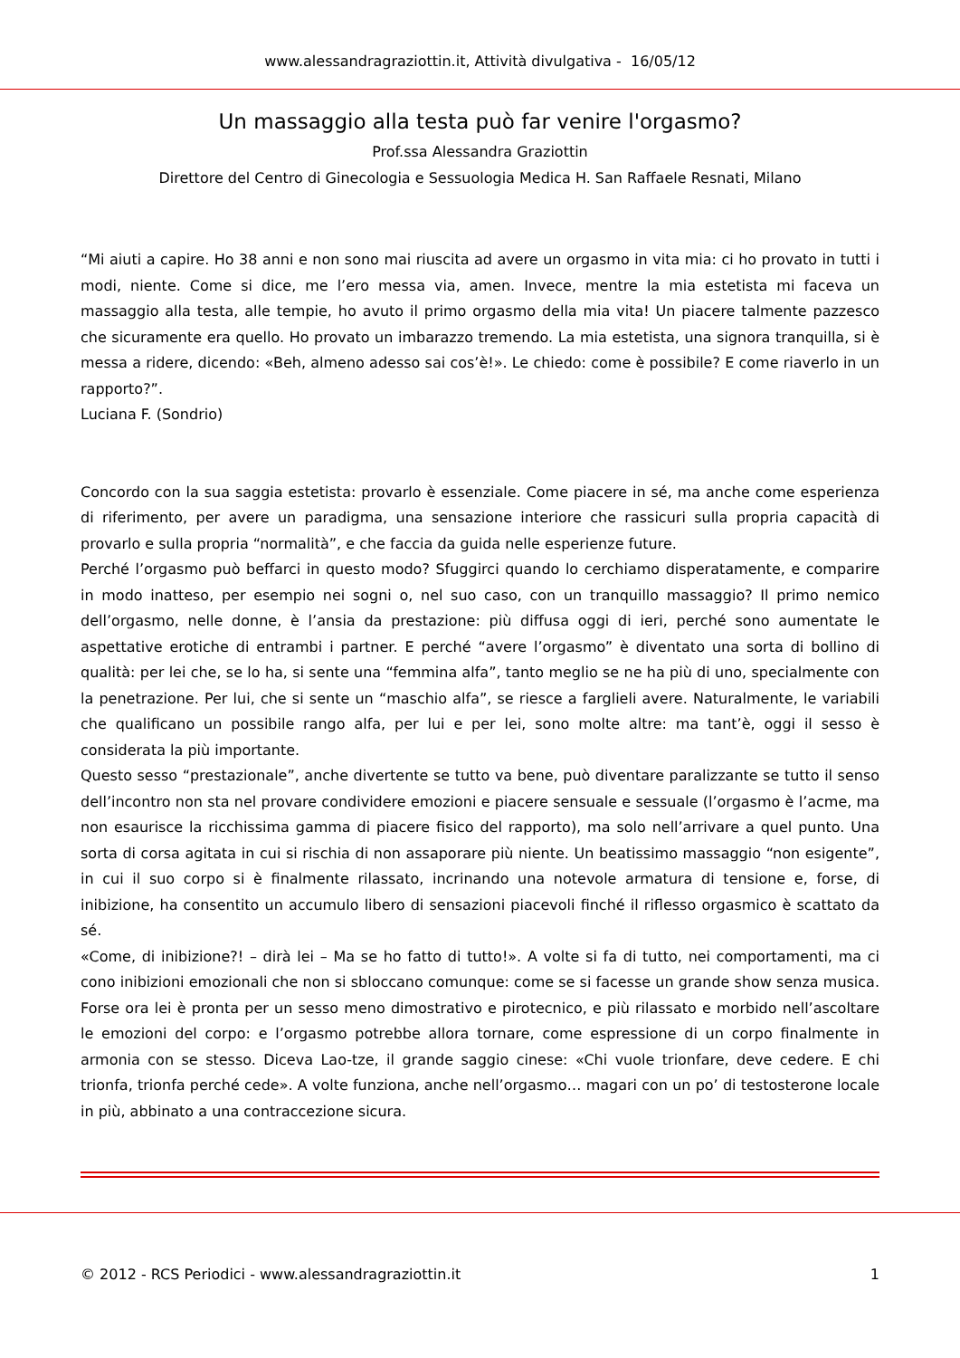www.alessandragraziottin.it, Attività divulgativa - 16/05/12
Un massaggio alla testa può far venire l'orgasmo?
Prof.ssa Alessandra Graziottin
Direttore del Centro di Ginecologia e Sessuologia Medica H. San Raffaele Resnati, Milano
“Mi aiuti a capire. Ho 38 anni e non sono mai riuscita ad avere un orgasmo in vita mia: ci ho provato in tutti i modi, niente. Come si dice, me l’ero messa via, amen. Invece, mentre la mia estetista mi faceva un massaggio alla testa, alle tempie, ho avuto il primo orgasmo della mia vita! Un piacere talmente pazzesco che sicuramente era quello. Ho provato un imbarazzo tremendo. La mia estetista, una signora tranquilla, si è messa a ridere, dicendo: «Beh, almeno adesso sai cos’è!». Le chiedo: come è possibile? E come riaverlo in un rapporto?”.
Luciana F. (Sondrio)
Concordo con la sua saggia estetista: provarlo è essenziale. Come piacere in sé, ma anche come esperienza di riferimento, per avere un paradigma, una sensazione interiore che rassicuri sulla propria capacità di provarlo e sulla propria “normalità”, e che faccia da guida nelle esperienze future.
Perché l’orgasmo può beffarci in questo modo? Sfuggirci quando lo cerchiamo disperatamente, e comparire in modo inatteso, per esempio nei sogni o, nel suo caso, con un tranquillo massaggio? Il primo nemico dell’orgasmo, nelle donne, è l’ansia da prestazione: più diffusa oggi di ieri, perché sono aumentate le aspettative erotiche di entrambi i partner. E perché “avere l’orgasmo” è diventato una sorta di bollino di qualità: per lei che, se lo ha, si sente una “femmina alfa”, tanto meglio se ne ha più di uno, specialmente con la penetrazione. Per lui, che si sente un “maschio alfa”, se riesce a farglieli avere. Naturalmente, le variabili che qualificano un possibile rango alfa, per lui e per lei, sono molte altre: ma tant’è, oggi il sesso è considerata la più importante.
Questo sesso “prestazionale”, anche divertente se tutto va bene, può diventare paralizzante se tutto il senso dell’incontro non sta nel provare condividere emozioni e piacere sensuale e sessuale (l’orgasmo è l’acme, ma non esaurisce la ricchissima gamma di piacere fisico del rapporto), ma solo nell’arrivare a quel punto. Una sorta di corsa agitata in cui si rischia di non assaporare più niente. Un beatissimo massaggio “non esigente”, in cui il suo corpo si è finalmente rilassato, incrinando una notevole armatura di tensione e, forse, di inibizione, ha consentito un accumulo libero di sensazioni piacevoli finché il riflesso orgasmico è scattato da sé.
«Come, di inibizione?! – dirà lei – Ma se ho fatto di tutto!». A volte si fa di tutto, nei comportamenti, ma ci cono inibizioni emozionali che non si sbloccano comunque: come se si facesse un grande show senza musica. Forse ora lei è pronta per un sesso meno dimostrativo e pirotecnico, e più rilassato e morbido nell’ascoltare le emozioni del corpo: e l’orgasmo potrebbe allora tornare, come espressione di un corpo finalmente in armonia con se stesso. Diceva Lao-tze, il grande saggio cinese: «Chi vuole trionfare, deve cedere. E chi trionfa, trionfa perché cede». A volte funziona, anche nell’orgasmo… magari con un po’ di testosterone locale in più, abbinato a una contraccezione sicura.
© 2012 - RCS Periodici - www.alessandragraziottin.it 1